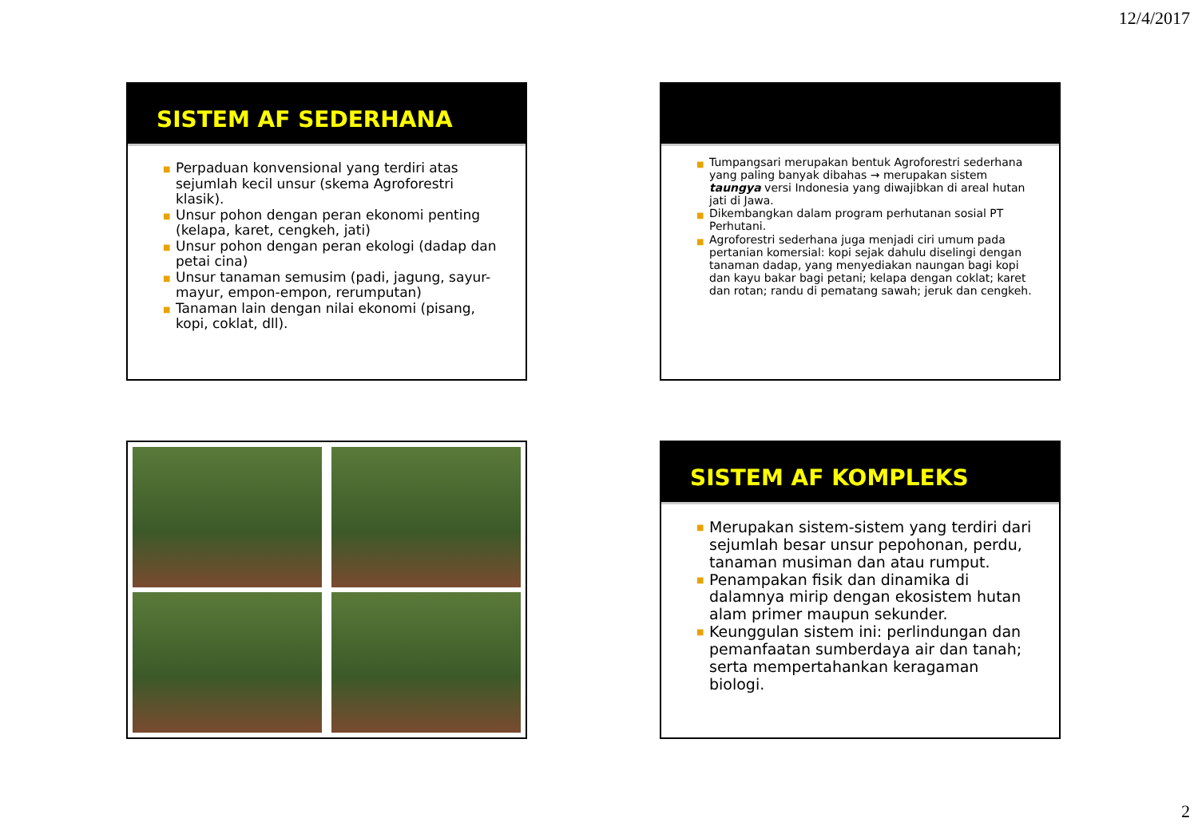12/4/2017
SISTEM AF SEDERHANA
■ Perpaduan konvensional yang terdiri atas sejumlah kecil unsur (skema Agroforestri klasik).
■ Unsur pohon dengan peran ekonomi penting (kelapa, karet, cengkeh, jati)
■ Unsur pohon dengan peran ekologi (dadap dan petai cina)
■ Unsur tanaman semusim (padi, jagung, sayur-mayur, empon-empon, rerumputan)
■ Tanaman lain dengan nilai ekonomi (pisang, kopi, coklat, dll).
■ Tumpangsari merupakan bentuk Agroforestri sederhana yang paling banyak dibahas → merupakan sistem taungya versi Indonesia yang diwajibkan di areal hutan jati di Jawa.
■ Dikembangkan dalam program perhutanan sosial PT Perhutani.
■ Agroforestri sederhana juga menjadi ciri umum pada pertanian komersial: kopi sejak dahulu diselingi dengan tanaman dadap, yang menyediakan naungan bagi kopi dan kayu bakar bagi petani; kelapa dengan coklat; karet dan rotan; randu di pematang sawah; jeruk dan cengkeh.
SISTEM AF KOMPLEKS
■ Merupakan sistem-sistem yang terdiri dari sejumlah besar unsur pepohonan, perdu, tanaman musiman dan atau rumput.
■ Penampakan fisik dan dinamika di dalamnya mirip dengan ekosistem hutan alam primer maupun sekunder.
■ Keunggulan sistem ini: perlindungan dan pemanfaatan sumberdaya air dan tanah; serta mempertahankan keragaman biologi.
2